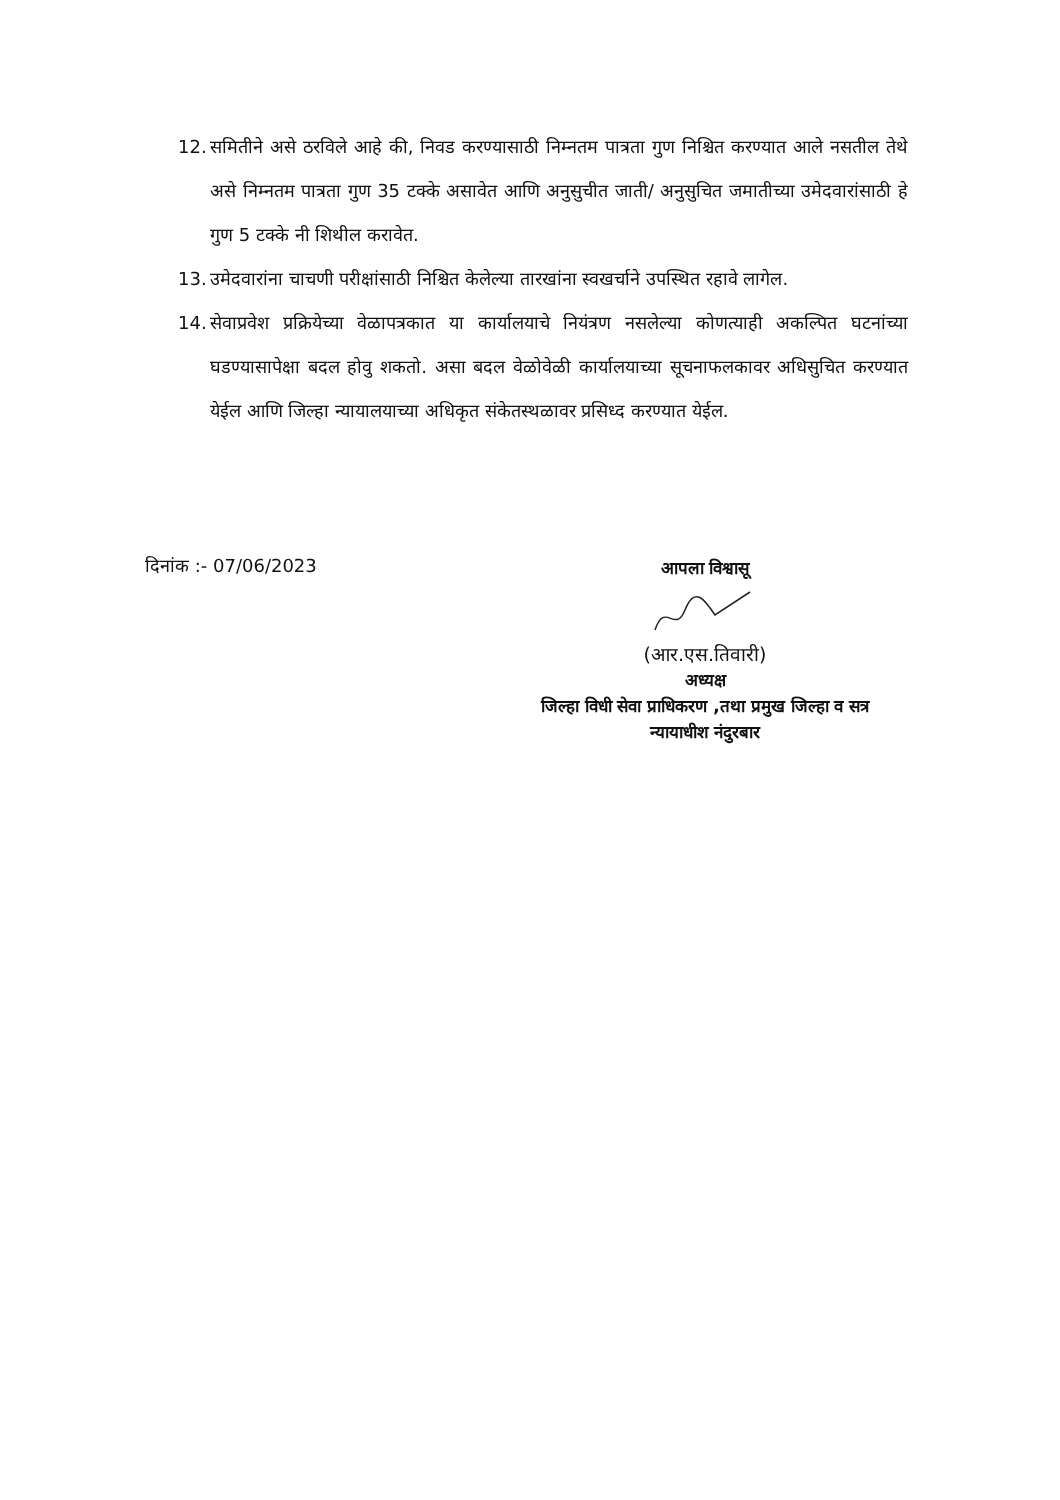12.
समितीने असे ठरविले आहे की, निवड करण्यासाठी निम्नतम पात्रता गुण निश्चित करण्यात आले नसतील तेथे असे निम्नतम पात्रता गुण 35 टक्के असावेत आणि अनुसुचीत जाती/ अनुसुचित जमातीच्या उमेदवारांसाठी हे गुण 5 टक्के नी शिथील करावेत.
13.
उमेदवारांना चाचणी परीक्षांसाठी निश्चित केलेल्या तारखांना स्वखर्चाने उपस्थित रहावे लागेल.
14.
सेवाप्रवेश प्रक्रियेच्या वेळापत्रकात या कार्यालयाचे नियंत्रण नसलेल्या कोणत्याही अकल्पित घटनांच्या घडण्यासापेक्षा बदल होवु शकतो. असा बदल वेळोवेळी कार्यालयाच्या सूचनाफलकावर अधिसुचित करण्यात येईल आणि जिल्हा न्यायालयाच्या अधिकृत संकेतस्थळावर प्रसिध्द करण्यात येईल.
दिनांक :- 07/06/2023
आपला विश्वासू
(आर.एस.तिवारी)
अध्यक्ष
जिल्हा विधी सेवा प्राधिकरण ,तथा प्रमुख जिल्हा व सत्र न्यायाधीश नंदुरबार